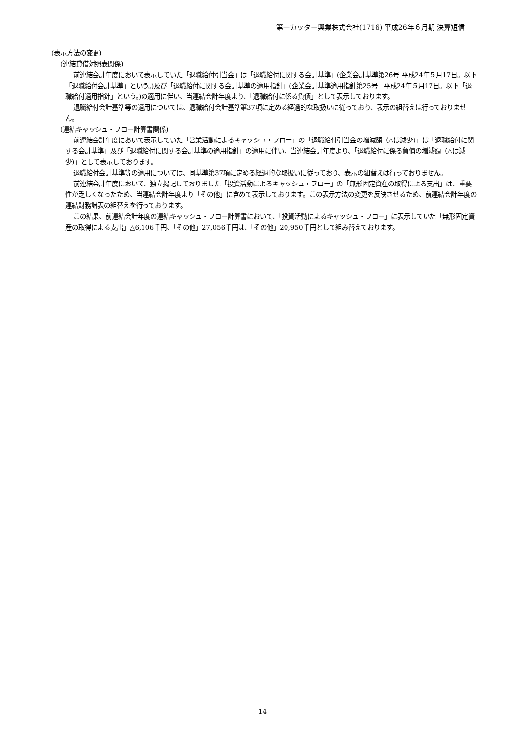第一カッター興業株式会社(1716) 平成26年６月期 決算短信
(表示方法の変更)
(連結貸借対照表関係)
前連結会計年度において表示していた「退職給付引当金」は「退職給付に関する会計基準」(企業会計基準第26号 平成24年５月17日。以下「退職給付会計基準」という。)及び「退職給付に関する会計基準の適用指針」(企業会計基準適用指針第25号　平成24年５月17日。以下「退職給付適用指針」という。)の適用に伴い、当連結会計年度より、「退職給付に係る負債」として表示しております。
退職給付会計基準等の適用については、退職給付会計基準第37項に定める経過的な取扱いに従っており、表示の組替えは行っておりません。
(連結キャッシュ・フロー計算書関係)
前連結会計年度において表示していた「営業活動によるキャッシュ・フロー」の「退職給付引当金の増減額（△は減少)」は「退職給付に関する会計基準」及び「退職給付に関する会計基準の適用指針」の適用に伴い、当連結会計年度より、「退職給付に係る負債の増減額（△は減少)」として表示しております。
退職給付会計基準等の適用については、同基準第37項に定める経過的な取扱いに従っており、表示の組替えは行っておりません。
前連結会計年度において、独立掲記しておりました「投資活動によるキャッシュ・フロー」の「無形固定資産の取得による支出」は、重要性が乏しくなったため、当連結会計年度より「その他」に含めて表示しております。この表示方法の変更を反映させるため、前連結会計年度の連結財務諸表の組替えを行っております。
この結果、前連結会計年度の連結キャッシュ・フロー計算書において、「投資活動によるキャッシュ・フロー」に表示していた「無形固定資産の取得による支出」△6,106千円、「その他」27,056千円は、「その他」20,950千円として組み替えております。
14